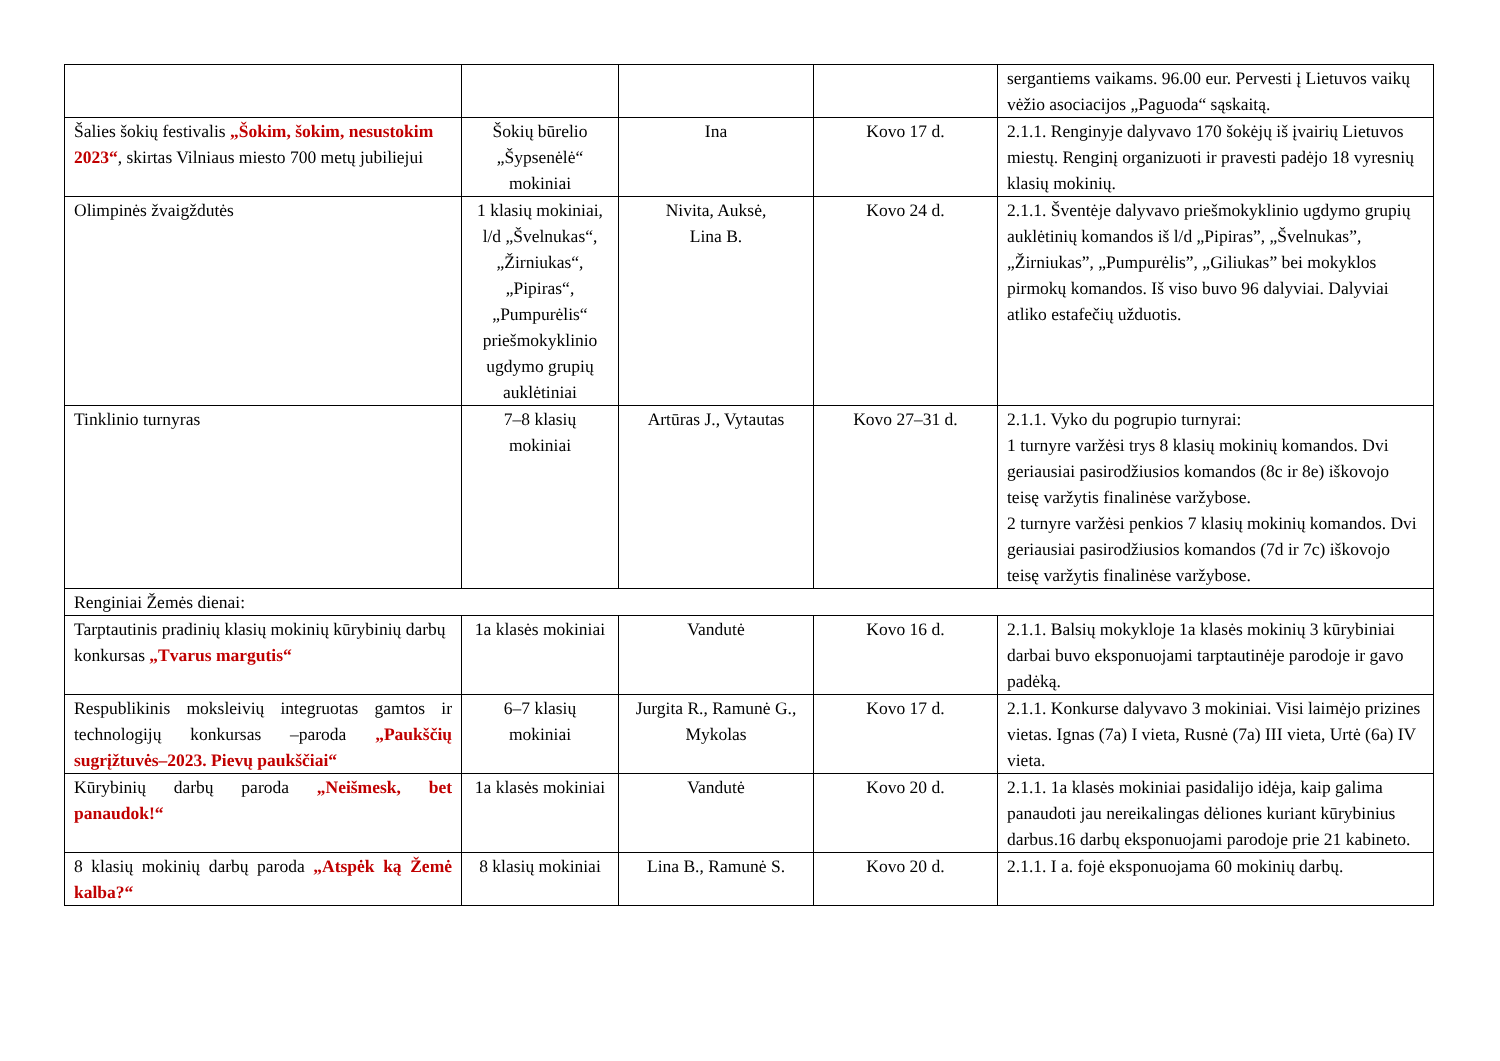| | | | | sergantiems vaikams. 96.00 eur. Pervesti į Lietuvos vaikų vėžio asociacijos „Paguoda“ sąskaitą. |
| Šalies šokių festivalis „Šokim, šokim, nesustokim 2023“ , skirtas Vilniaus miesto 700 metų jubiliejui | Šokių būrelio „Šypsenėlė“ mokiniai | Ina | Kovo 17 d. | 2.1.1. Renginyje dalyvavo 170 šokėjų iš įvairių Lietuvos miestų. Renginį organizuoti ir pravesti padėjo 18 vyresnių klasių mokinių. |
| Olimpinės žvaigždutės | 1 klasių mokiniai, l/d „Švelnukas“, „Žirniukas“, „Pipiras“, „Pumpurėlis“ priešmokyklinio ugdymo grupių auklėtiniai | Nivita, Auksė, Lina B. | Kovo 24 d. | 2.1.1. Šventėje dalyvavo priešmokyklinio ugdymo grupių auklėtinių komandos iš l/d „Pipiras”, „Švelnukas”, „Žirniukas”, „Pumpurėlis”, „Giliukas” bei mokyklos pirmokų komandos. Iš viso buvo 96 dalyviai. Dalyviai atliko estafečių užduotis. |
| Tinklinio turnyras | 7–8 klasių mokiniai | Artūras J., Vytautas | Kovo 27–31 d. | 2.1.1. Vyko du pogrupio turnyrai: 1 turnyre varžėsi trys 8 klasių mokinių komandos. Dvi geriausiai pasirodžiusios komandos (8c ir 8e) iškovojo teisę varžytis finalinėse varžybose. 2 turnyre varžėsi penkios 7 klasių mokinių komandos. Dvi geriausiai pasirodžiusios komandos (7d ir 7c) iškovojo teisę varžytis finalinėse varžybose. |
| Renginiai Žemės dienai: | | | | |
| Tarptautinis pradinių klasių mokinių kūrybinių darbų konkursas „Tvarus margutis“ | 1a klasės mokiniai | Vandutė | Kovo 16 d. | 2.1.1. Balsių mokykloje 1a klasės mokinių 3 kūrybiniai darbai buvo eksponuojami tarptautinėje parodoje ir gavo padėką. |
| Respublikinis moksleivių integruotas gamtos ir technologijų konkursas –paroda „Paukščių sugrįžtuvės–2023. Pievų paukščiai“ | 6–7 klasių mokiniai | Jurgita R., Ramunė G., Mykolas | Kovo 17 d. | 2.1.1. Konkurse dalyvavo 3 mokiniai. Visi laimėjo prizines vietas. Ignas (7a) I vieta, Rusnė (7a) III vieta, Urtė (6a) IV vieta. |
| Kūrybinių darbų paroda „Neišmesk, bet panaudok!“ | 1a klasės mokiniai | Vandutė | Kovo 20 d. | 2.1.1. 1a klasės mokiniai pasidalijo idėja, kaip galima panaudoti jau nereikalingas dėliones kuriant kūrybinius darbus.16 darbų eksponuojami parodoje prie 21 kabineto. |
| 8 klasių mokinių darbų paroda „Atspėk ką Žemė kalba?“ | 8 klasių mokiniai | Lina B., Ramunė S. | Kovo 20 d. | 2.1.1. I a. fojė eksponuojama 60 mokinių darbų. |